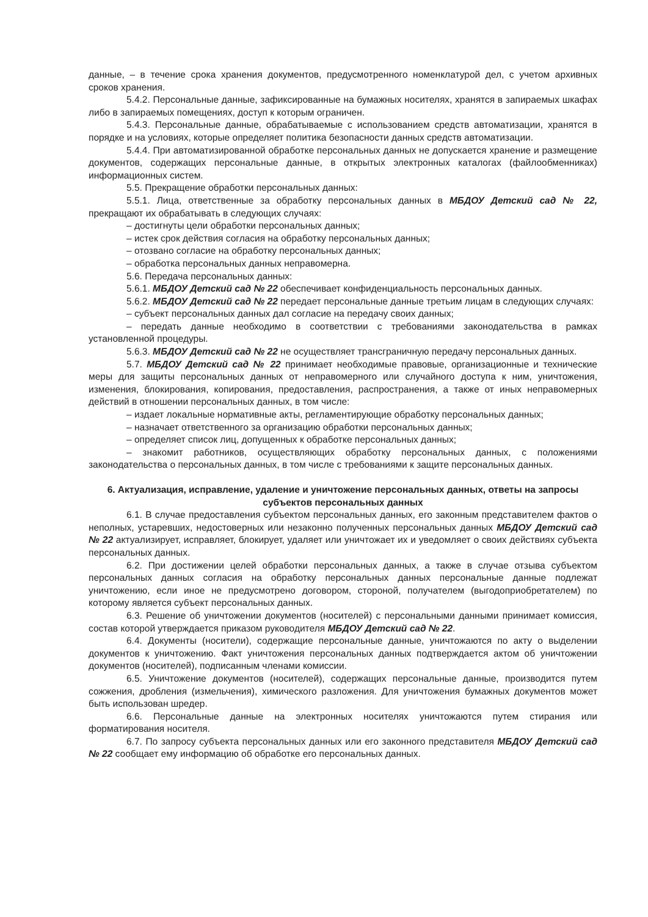данные, – в течение срока хранения документов, предусмотренного номенклатурой дел, с учетом архивных сроков хранения.
5.4.2. Персональные данные, зафиксированные на бумажных носителях, хранятся в запираемых шкафах либо в запираемых помещениях, доступ к которым ограничен.
5.4.3. Персональные данные, обрабатываемые с использованием средств автоматизации, хранятся в порядке и на условиях, которые определяет политика безопасности данных средств автоматизации.
5.4.4. При автоматизированной обработке персональных данных не допускается хранение и размещение документов, содержащих персональные данные, в открытых электронных каталогах (файлообменниках) информационных систем.
5.5. Прекращение обработки персональных данных:
5.5.1. Лица, ответственные за обработку персональных данных в МБДОУ Детский сад № 22, прекращают их обрабатывать в следующих случаях:
– достигнуты цели обработки персональных данных;
– истек срок действия согласия на обработку персональных данных;
– отозвано согласие на обработку персональных данных;
– обработка персональных данных неправомерна.
5.6. Передача персональных данных:
5.6.1. МБДОУ Детский сад № 22 обеспечивает конфиденциальность персональных данных.
5.6.2. МБДОУ Детский сад № 22 передает персональные данные третьим лицам в следующих случаях:
– субъект персональных данных дал согласие на передачу своих данных;
– передать данные необходимо в соответствии с требованиями законодательства в рамках установленной процедуры.
5.6.3. МБДОУ Детский сад № 22 не осуществляет трансграничную передачу персональных данных.
5.7. МБДОУ Детский сад № 22 принимает необходимые правовые, организационные и технические меры для защиты персональных данных от неправомерного или случайного доступа к ним, уничтожения, изменения, блокирования, копирования, предоставления, распространения, а также от иных неправомерных действий в отношении персональных данных, в том числе:
– издает локальные нормативные акты, регламентирующие обработку персональных данных;
– назначает ответственного за организацию обработки персональных данных;
– определяет список лиц, допущенных к обработке персональных данных;
– знакомит работников, осуществляющих обработку персональных данных, с положениями законодательства о персональных данных, в том числе с требованиями к защите персональных данных.
6. Актуализация, исправление, удаление и уничтожение персональных данных, ответы на запросы субъектов персональных данных
6.1. В случае предоставления субъектом персональных данных, его законным представителем фактов о неполных, устаревших, недостоверных или незаконно полученных персональных данных МБДОУ Детский сад № 22 актуализирует, исправляет, блокирует, удаляет или уничтожает их и уведомляет о своих действиях субъекта персональных данных.
6.2. При достижении целей обработки персональных данных, а также в случае отзыва субъектом персональных данных согласия на обработку персональных данных персональные данные подлежат уничтожению, если иное не предусмотрено договором, стороной, получателем (выгодоприобретателем) по которому является субъект персональных данных.
6.3. Решение об уничтожении документов (носителей) с персональными данными принимает комиссия, состав которой утверждается приказом руководителя МБДОУ Детский сад № 22.
6.4. Документы (носители), содержащие персональные данные, уничтожаются по акту о выделении документов к уничтожению. Факт уничтожения персональных данных подтверждается актом об уничтожении документов (носителей), подписанным членами комиссии.
6.5. Уничтожение документов (носителей), содержащих персональные данные, производится путем сожжения, дробления (измельчения), химического разложения. Для уничтожения бумажных документов может быть использован шредер.
6.6. Персональные данные на электронных носителях уничтожаются путем стирания или форматирования носителя.
6.7. По запросу субъекта персональных данных или его законного представителя МБДОУ Детский сад № 22 сообщает ему информацию об обработке его персональных данных.